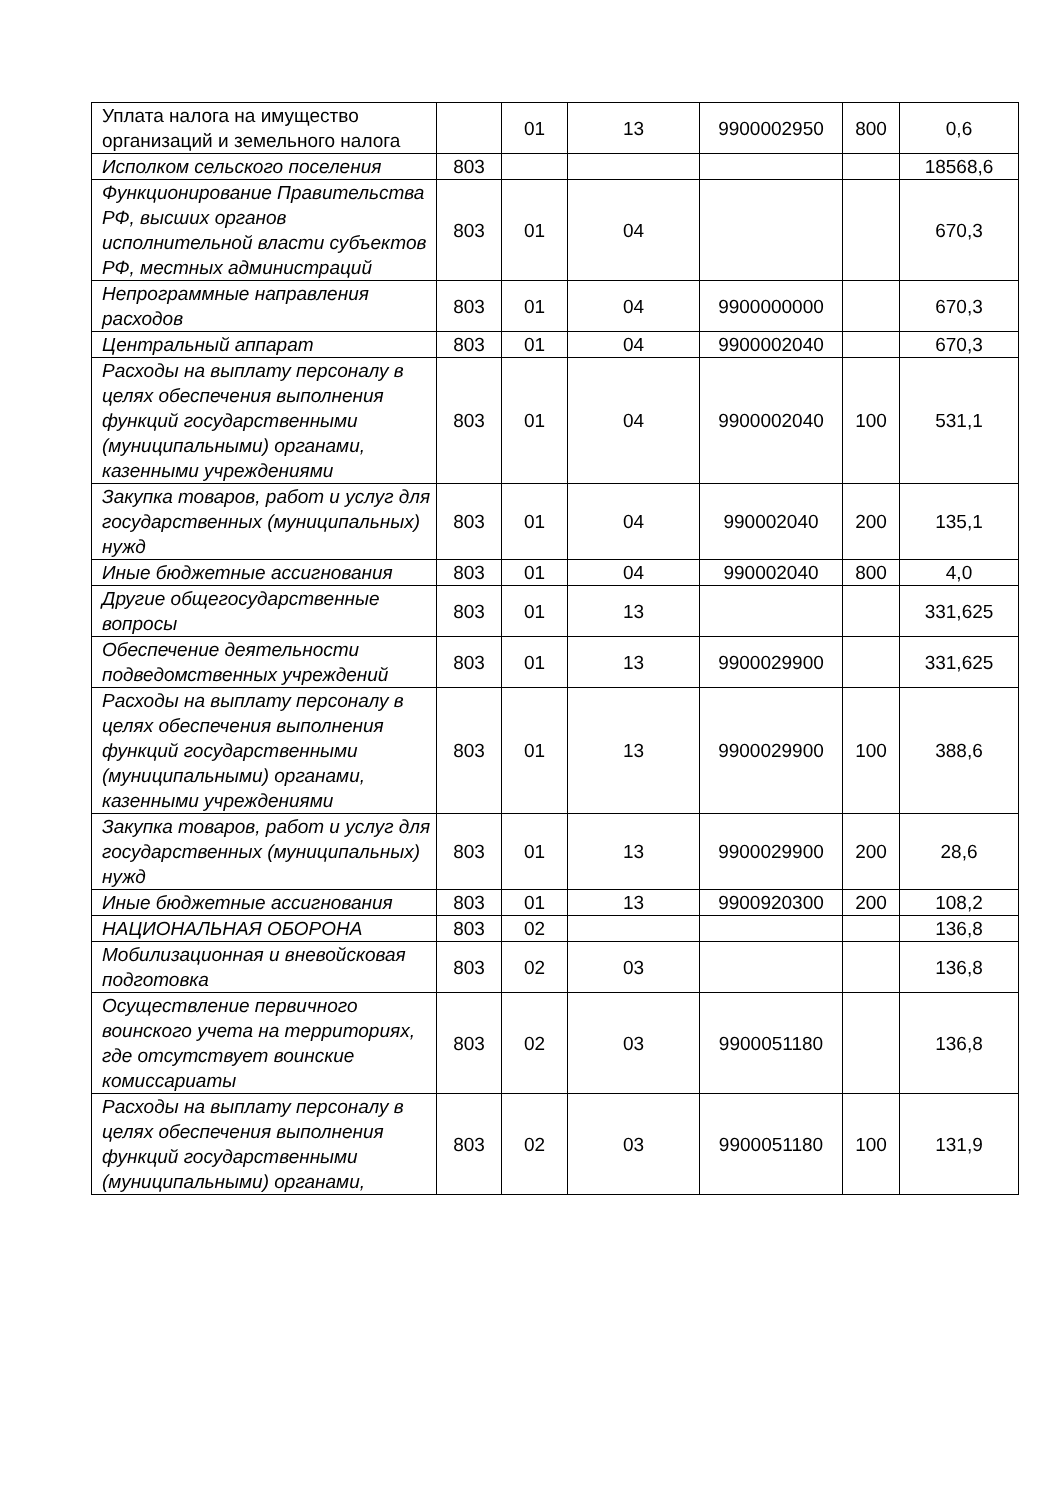| Уплата налога на имущество организаций и земельного налога | | 01 | 13 | 9900002950 | 800 | 0,6 |
| Исполком сельского поселения | 803 | | | | | 18568,6 |
| Функционирование Правительства РФ, высших органов исполнительной власти субъектов РФ, местных администраций | 803 | 01 | 04 | | | 670,3 |
| Непрограммные направления расходов | 803 | 01 | 04 | 9900000000 | | 670,3 |
| Центральный аппарат | 803 | 01 | 04 | 9900002040 | | 670,3 |
| Расходы на выплату персоналу в целях обеспечения выполнения функций государственными (муниципальными) органами, казенными учреждениями | 803 | 01 | 04 | 9900002040 | 100 | 531,1 |
| Закупка товаров, работ и услуг для государственных (муниципальных) нужд | 803 | 01 | 04 | 990002040 | 200 | 135,1 |
| Иные бюджетные ассигнования | 803 | 01 | 04 | 990002040 | 800 | 4,0 |
| Другие общегосударственные вопросы | 803 | 01 | 13 | | | 331,625 |
| Обеспечение деятельности подведомственных учреждений | 803 | 01 | 13 | 9900029900 | | 331,625 |
| Расходы на выплату персоналу в целях обеспечения выполнения функций государственными (муниципальными) органами, казенными учреждениями | 803 | 01 | 13 | 9900029900 | 100 | 388,6 |
| Закупка товаров, работ и услуг для государственных (муниципальных) нужд | 803 | 01 | 13 | 9900029900 | 200 | 28,6 |
| Иные бюджетные ассигнования | 803 | 01 | 13 | 9900920300 | 200 | 108,2 |
| НАЦИОНАЛЬНАЯ ОБОРОНА | 803 | 02 | | | | 136,8 |
| Мобилизационная и вневойсковая подготовка | 803 | 02 | 03 | | | 136,8 |
| Осуществление первичного воинского учета на территориях, где отсутствует воинские комиссариаты | 803 | 02 | 03 | 9900051180 | | 136,8 |
| Расходы на выплату персоналу в целях обеспечения выполнения функций государственными (муниципальными) органами, | 803 | 02 | 03 | 9900051180 | 100 | 131,9 |